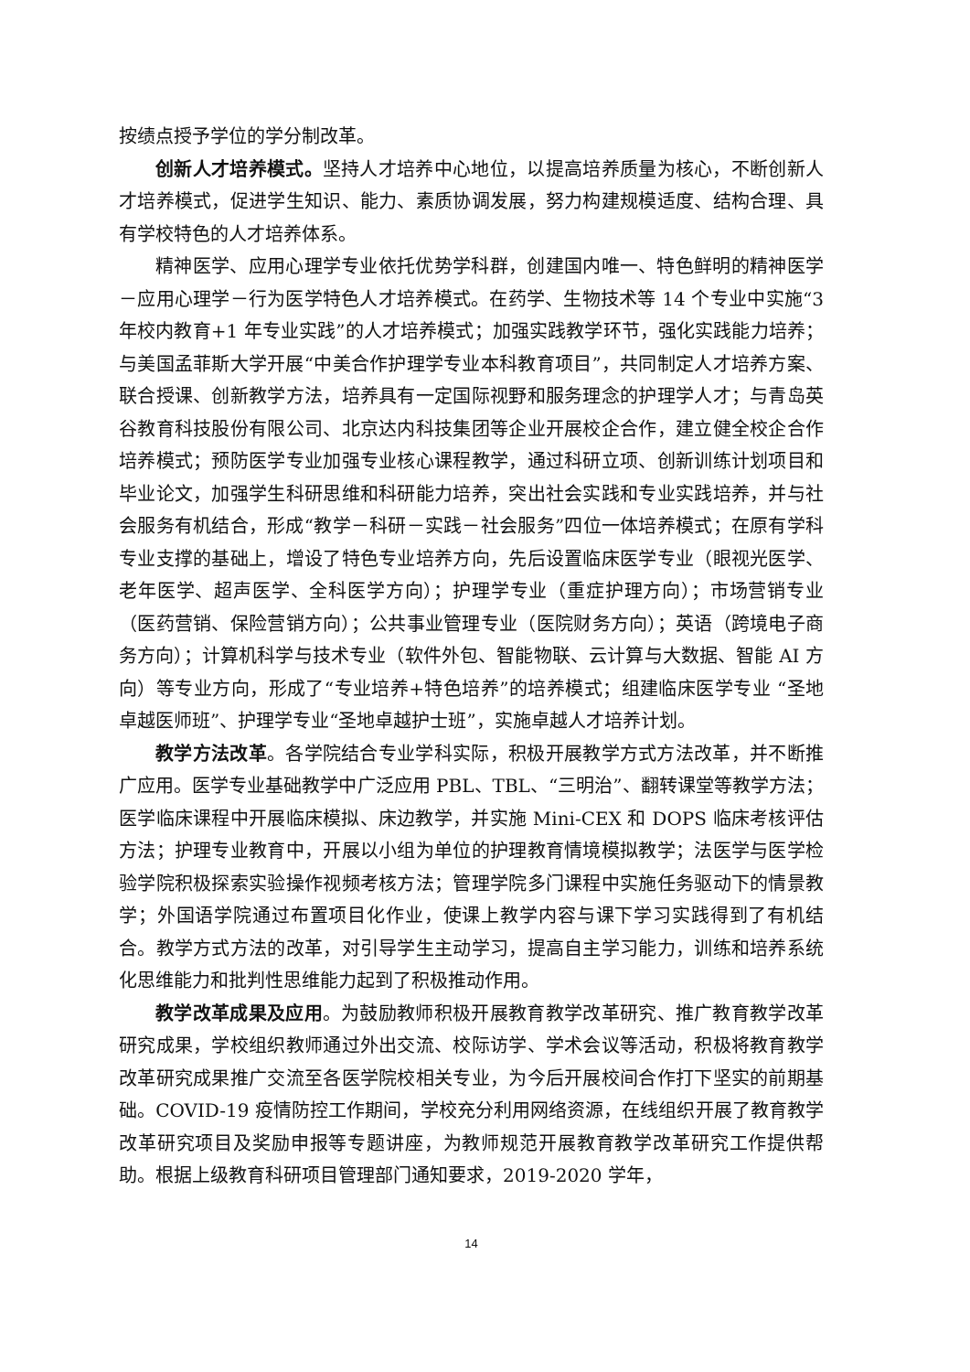按绩点授予学位的学分制改革。
创新人才培养模式。坚持人才培养中心地位，以提高培养质量为核心，不断创新人才培养模式，促进学生知识、能力、素质协调发展，努力构建规模适度、结构合理、具有学校特色的人才培养体系。
精神医学、应用心理学专业依托优势学科群，创建国内唯一、特色鲜明的精神医学－应用心理学－行为医学特色人才培养模式。在药学、生物技术等 14 个专业中实施“3 年校内教育+1 年专业实践”的人才培养模式；加强实践教学环节，强化实践能力培养；与美国孟菲斯大学开展“中美合作护理学专业本科教育项目”，共同制定人才培养方案、联合授课、创新教学方法，培养具有一定国际视野和服务理念的护理学人才；与青岛英谷教育科技股份有限公司、北京达内科技集团等企业开展校企合作，建立健全校企合作培养模式；预防医学专业加强专业核心课程教学，通过科研立项、创新训练计划项目和毕业论文，加强学生科研思维和科研能力培养，突出社会实践和专业实践培养，并与社会服务有机结合，形成“教学－科研－实践－社会服务”四位一体培养模式；在原有学科专业支撑的基础上，增设了特色专业培养方向，先后设置临床医学专业（眼视光医学、老年医学、超声医学、全科医学方向）；护理学专业（重症护理方向）；市场营销专业（医药营销、保险营销方向）；公共事业管理专业（医院财务方向）；英语（跨境电子商务方向）；计算机科学与技术专业（软件外包、智能物联、云计算与大数据、智能 AI 方向）等专业方向，形成了“专业培养+特色培养”的培养模式；组建临床医学专业 “圣地卓越医师班”、护理学专业“圣地卓越护士班”，实施卓越人才培养计划。
教学方法改革。各学院结合专业学科实际，积极开展教学方式方法改革，并不断推广应用。医学专业基础教学中广泛应用 PBL、TBL、“三明治”、翻转课堂等教学方法；医学临床课程中开展临床模拟、床边教学，并实施 Mini-CEX 和 DOPS 临床考核评估方法；护理专业教育中，开展以小组为单位的护理教育情境模拟教学；法医学与医学检验学院积极探索实验操作视频考核方法；管理学院多门课程中实施任务驱动下的情景教学；外国语学院通过布置项目化作业，使课上教学内容与课下学习实践得到了有机结合。教学方式方法的改革，对引导学生主动学习，提高自主学习能力，训练和培养系统化思维能力和批判性思维能力起到了积极推动作用。
教学改革成果及应用。为鼓励教师积极开展教育教学改革研究、推广教育教学改革研究成果，学校组织教师通过外出交流、校际访学、学术会议等活动，积极将教育教学改革研究成果推广交流至各医学院校相关专业，为今后开展校间合作打下坚实的前期基础。COVID-19 疫情防控工作期间，学校充分利用网络资源，在线组织开展了教育教学改革研究项目及奖励申报等专题讲座，为教师规范开展教育教学改革研究工作提供帮助。根据上级教育科研项目管理部门通知要求，2019-2020 学年，
14